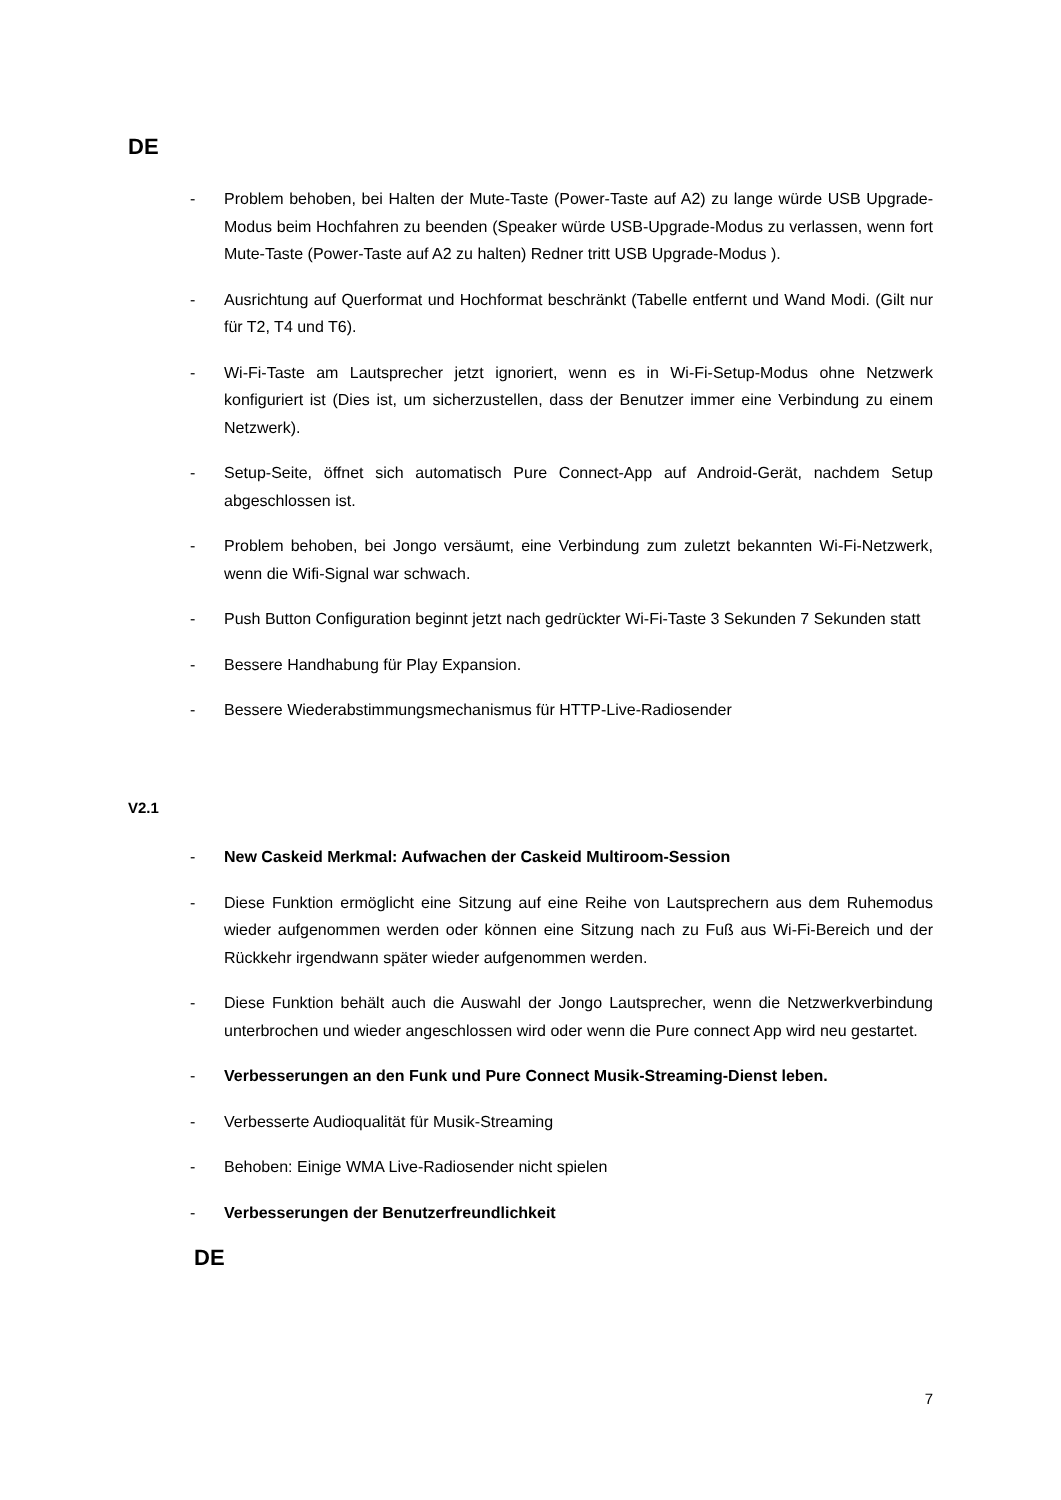DE
- Problem behoben, bei Halten der Mute-Taste (Power-Taste auf A2) zu lange würde USB Upgrade-Modus beim Hochfahren zu beenden (Speaker würde USB-Upgrade-Modus zu verlassen, wenn fort Mute-Taste (Power-Taste auf A2 zu halten) Redner tritt USB Upgrade-Modus ).
- Ausrichtung auf Querformat und Hochformat beschränkt (Tabelle entfernt und Wand Modi. (Gilt nur für T2, T4 und T6).
- Wi-Fi-Taste am Lautsprecher jetzt ignoriert, wenn es in Wi-Fi-Setup-Modus ohne Netzwerk konfiguriert ist (Dies ist, um sicherzustellen, dass der Benutzer immer eine Verbindung zu einem Netzwerk).
- Setup-Seite, öffnet sich automatisch Pure Connect-App auf Android-Gerät, nachdem Setup abgeschlossen ist.
- Problem behoben, bei Jongo versäumt, eine Verbindung zum zuletzt bekannten Wi-Fi-Netzwerk, wenn die Wifi-Signal war schwach.
- Push Button Configuration beginnt jetzt nach gedrückter Wi-Fi-Taste 3 Sekunden 7 Sekunden statt
- Bessere Handhabung für Play Expansion.
- Bessere Wiederabstimmungsmechanismus für HTTP-Live-Radiosender
V2.1
- New Caskeid Merkmal: Aufwachen der Caskeid Multiroom-Session
- Diese Funktion ermöglicht eine Sitzung auf eine Reihe von Lautsprechern aus dem Ruhemodus wieder aufgenommen werden oder können eine Sitzung nach zu Fuß aus Wi-Fi-Bereich und der Rückkehr irgendwann später wieder aufgenommen werden.
- Diese Funktion behält auch die Auswahl der Jongo Lautsprecher, wenn die Netzwerkverbindung unterbrochen und wieder angeschlossen wird oder wenn die Pure connect App wird neu gestartet.
- Verbesserungen an den Funk und Pure Connect Musik-Streaming-Dienst leben.
- Verbesserte Audioqualität für Musik-Streaming
- Behoben: Einige WMA Live-Radiosender nicht spielen
- Verbesserungen der Benutzerfreundlichkeit
DE
7